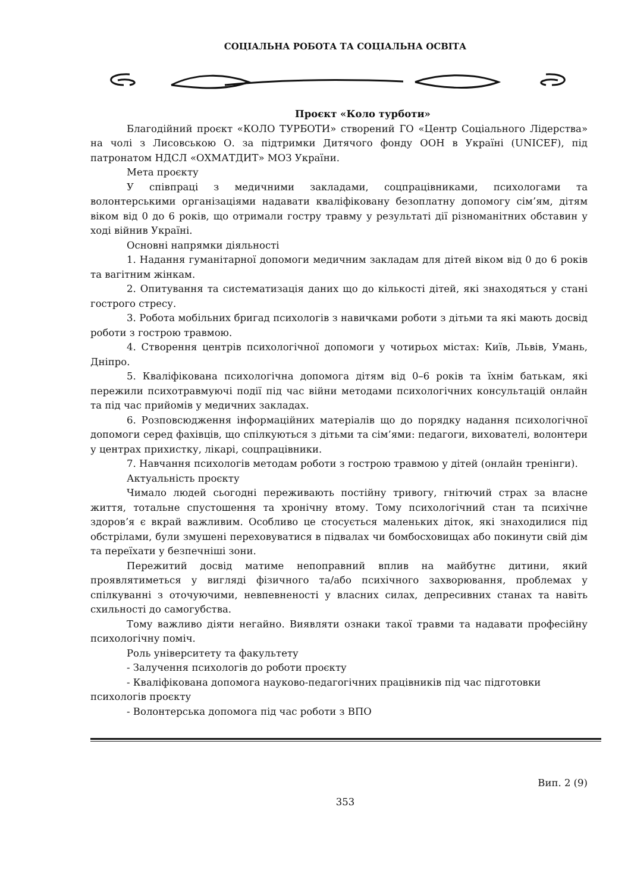СОЦІАЛЬНА РОБОТА ТА СОЦІАЛЬНА ОСВІТА
Проєкт «Коло турботи»
Благодійний проєкт «КОЛО ТУРБОТИ» створений ГО «Центр Соціального Лідерства» на чолі з Лисовською О. за підтримки Дитячого фонду ООН в Україні (UNICEF), під патронатом НДСЛ «ОХМАТДИТ» МОЗ України.
Мета проєкту
У співпраці з медичними закладами, соцпрацівниками, психологами та волонтерськими організаціями надавати кваліфіковану безоплатну допомогу сім’ям, дітям віком від 0 до 6 років, що отримали гостру травму у результаті дії різноманітних обставин у ході війнив Україні.
Основні напрямки діяльності
1. Надання гуманітарної допомоги медичним закладам для дітей віком від 0 до 6 років та вагітним жінкам.
2. Опитування та систематизація даних що до кількості дітей, які знаходяться у стані гострого стресу.
3. Робота мобільних бригад психологів з навичками роботи з дітьми та які мають досвід роботи з гострою травмою.
4. Створення центрів психологічної допомоги у чотирьох містах: Київ, Львів, Умань, Дніпро.
5. Кваліфікована психологічна допомога дітям від 0–6 років та їхнім батькам, які пережили психотравмуючі події під час війни методами психологічних консультацій онлайн та під час прийомів у медичних закладах.
6. Розповсюдження інформаційних матеріалів що до порядку надання психологічної допомоги серед фахівців, що спілкуються з дітьми та сім’ями: педагоги, вихователі, волонтери у центрах прихистку, лікарі, соцпрацівники.
7. Навчання психологів методам роботи з гострою травмою у дітей (онлайн тренінги).
Актуальність проєкту
Чимало людей сьогодні переживають постійну тривогу, гнітючий страх за власне життя, тотальне спустошення та хронічну втому. Тому психологічний стан та психічне здоров’я є вкрай важливим. Особливо це стосується маленьких діток, які знаходилися під обстрілами, були змушені переховуватися в підвалах чи бомбосховищах або покинути свій дім та переїхати у безпечніші зони.
Пережитий досвід матиме непоправний вплив на майбутнє дитини, який проявлятиметься у вигляді фізичного та/або психічного захворювання, проблемах у спілкуванні з оточуючими, невпевненості у власних силах, депресивних станах та навіть схильності до самогубства.
Тому важливо діяти негайно. Виявляти ознаки такої травми та надавати професійну психологічну поміч.
Роль університету та факультету
- Залучення психологів до роботи проєкту
- Кваліфікована допомога науково-педагогічних працівників під час підготовки психологів проєкту
- Волонтерська допомога під час роботи з ВПО
Вип. 2 (9)
353